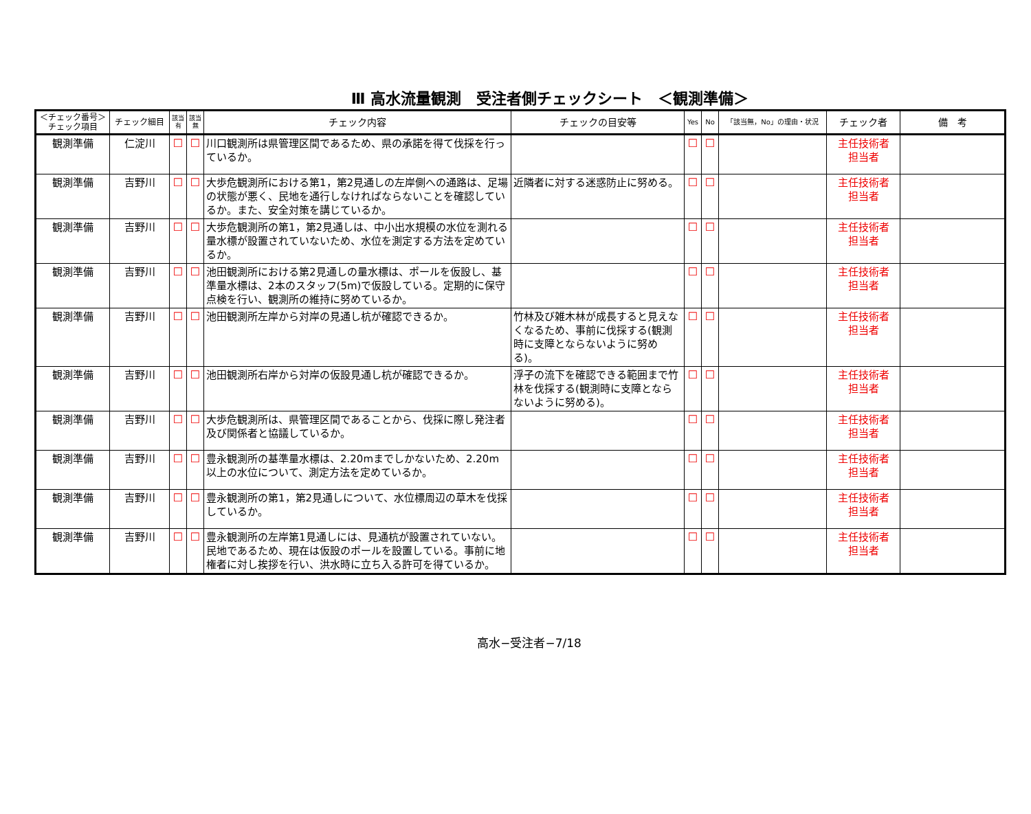Ⅲ 高水流量観測　受注者側チェックシート　＜観測準備＞
| ＜チェック番号＞ チェック項目 | チェック細目 | 該当 有 | 該当 無 | チェック内容 | チェックの目安等 | Yes | No | 「該当無，No」の理由・状況 | チェック者 | 備 考 |
| --- | --- | --- | --- | --- | --- | --- | --- | --- | --- | --- |
| 観測準備 | 仁淀川 | ☐ | ☐ | 川口観測所は県管理区間であるため、県の承諾を得て伐採を行っているか。 | | ☐ | ☐ | | 主任技術者 担当者 | |
| 観測準備 | 吉野川 | ☐ | ☐ | 大歩危観測所における第1，第2見通しの左岸側への通路は、足場の状態が悪く、民地を通行しなければならないことを確認しているか。また、安全対策を講じているか。 | 近隣者に対する迷惑防止に努める。 | ☐ | ☐ | | 主任技術者 担当者 | |
| 観測準備 | 吉野川 | ☐ | ☐ | 大歩危観測所の第1，第2見通しは、中小出水規模の水位を測れる量水標が設置されていないため、水位を測定する方法を定めているか。 | | ☐ | ☐ | | 主任技術者 担当者 | |
| 観測準備 | 吉野川 | ☐ | ☐ | 池田観測所における第2見通しの量水標は、ポールを仮設し、基準量水標は、2本のスタッフ(5m)で仮設している。定期的に保守点検を行い、観測所の維持に努めているか。 | | ☐ | ☐ | | 主任技術者 担当者 | |
| 観測準備 | 吉野川 | ☐ | ☐ | 池田観測所左岸から対岸の見通し杭が確認できるか。 | 竹林及び雑木林が成長すると見えなくなるため、事前に伐採する(観測時に支障とならないように努める)。 | ☐ | ☐ | | 主任技術者 担当者 | |
| 観測準備 | 吉野川 | ☐ | ☐ | 池田観測所右岸から対岸の仮設見通し杭が確認できるか。 | 浮子の流下を確認できる範囲まで竹林を伐採する(観測時に支障とならないように努める)。 | ☐ | ☐ | | 主任技術者 担当者 | |
| 観測準備 | 吉野川 | ☐ | ☐ | 大歩危観測所は、県管理区間であることから、伐採に際し発注者及び関係者と協議しているか。 | | ☐ | ☐ | | 主任技術者 担当者 | |
| 観測準備 | 吉野川 | ☐ | ☐ | 豊永観測所の基準量水標は、2.20mまでしかないため、2.20m以上の水位について、測定方法を定めているか。 | | ☐ | ☐ | | 主任技術者 担当者 | |
| 観測準備 | 吉野川 | ☐ | ☐ | 豊永観測所の第1，第2見通しについて、水位標周辺の草木を伐採しているか。 | | ☐ | ☐ | | 主任技術者 担当者 | |
| 観測準備 | 吉野川 | ☐ | ☐ | 豊永観測所の左岸第1見通しには、見通杭が設置されていない。民地であるため、現在は仮設のポールを設置している。事前に地権者に対し挨拶を行い、洪水時に立ち入る許可を得ているか。 | | ☐ | ☐ | | 主任技術者 担当者 | |
高水−受注者−7/18